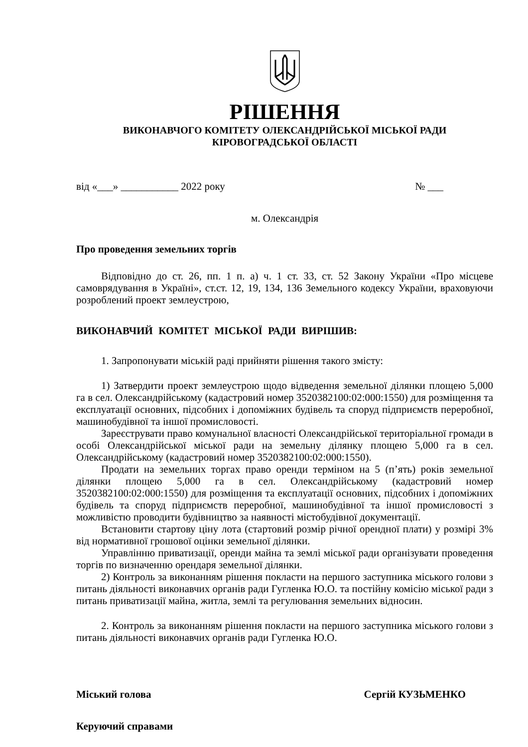РІШЕННЯ
ВИКОНАВЧОГО КОМІТЕТУ ОЛЕКСАНДРІЙСЬКОЇ МІСЬКОЇ РАДИ
КІРОВОГРАДСЬКОЇ ОБЛАСТІ
від «___» ___________ 2022 року № ___
м. Олександрія
Про проведення земельних торгів
Відповідно до ст. 26, пп. 1 п. а) ч. 1 ст. 33, ст. 52 Закону України «Про місцеве самоврядування в Україні», ст.ст. 12, 19, 134, 136 Земельного кодексу України, враховуючи розроблений проект землеустрою,
ВИКОНАВЧИЙ КОМІТЕТ МІСЬКОЇ РАДИ ВИРІШИВ:
1. Запропонувати міській раді прийняти рішення такого змісту:
1) Затвердити проект землеустрою щодо відведення земельної ділянки площею 5,000 га в сел. Олександрійському (кадастровий номер 3520382100:02:000:1550) для розміщення та експлуатації основних, підсобних і допоміжних будівель та споруд підприємств переробної, машинобудівної та іншої промисловості.
Зареєструвати право комунальної власності Олександрійської територіальної громади в особі Олександрійської міської ради на земельну ділянку площею 5,000 га в сел. Олександрійському (кадастровий номер 3520382100:02:000:1550).
Продати на земельних торгах право оренди терміном на 5 (п’ять) років земельної ділянки площею 5,000 га в сел. Олександрійському (кадастровий номер 3520382100:02:000:1550) для розміщення та експлуатації основних, підсобних і допоміжних будівель та споруд підприємств переробної, машинобудівної та іншої промисловості з можливістю проводити будівництво за наявності містобудівної документації.
Встановити стартову ціну лота (стартовий розмір річної орендної плати) у розмірі 3% від нормативної грошової оцінки земельної ділянки.
Управлінню приватизації, оренди майна та землі міської ради організувати проведення торгів по визначенню орендаря земельної ділянки.
2) Контроль за виконанням рішення покласти на першого заступника міського голови з питань діяльності виконавчих органів ради Гугленка Ю.О. та постійну комісію міської ради з питань приватизації майна, житла, землі та регулювання земельних відносин.
2. Контроль за виконанням рішення покласти на першого заступника міського голови з питань діяльності виконавчих органів ради Гугленка Ю.О.
Міський голова Сергій КУЗЬМЕНКО
Керуючий справами